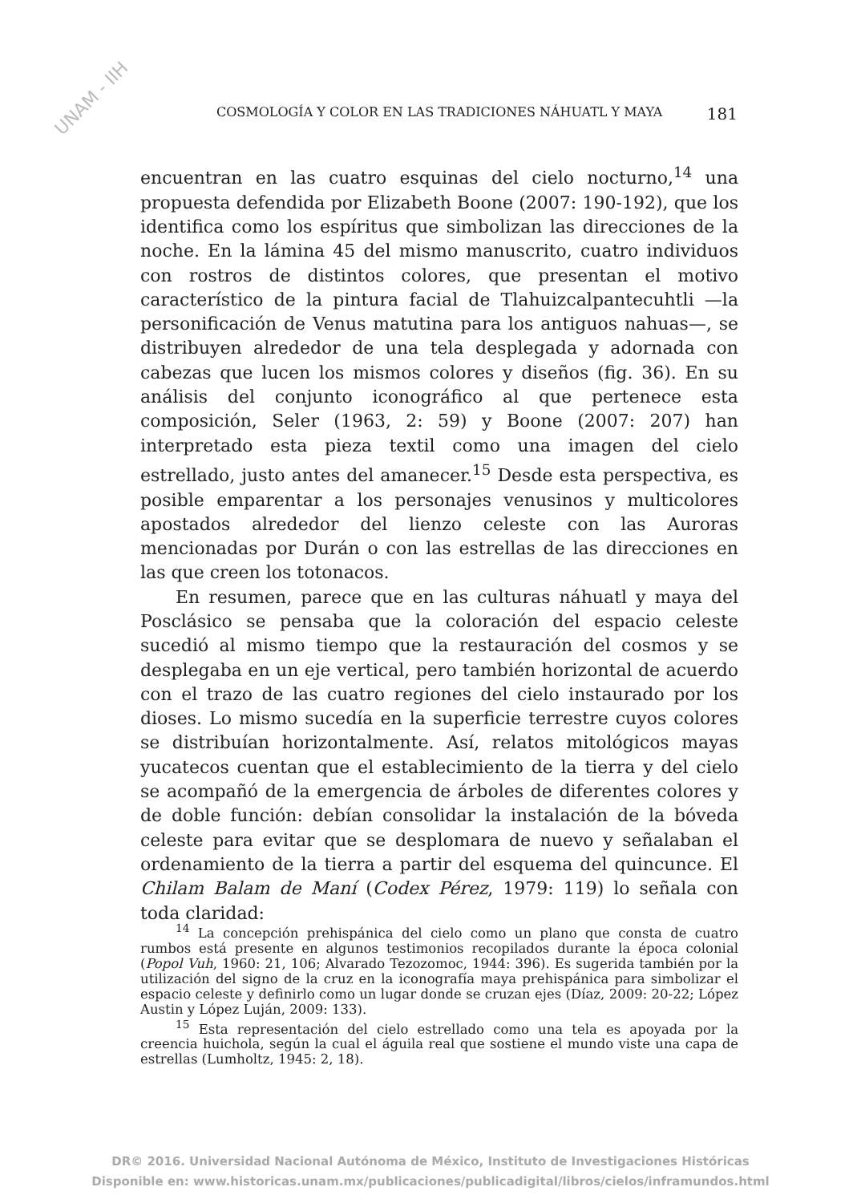UNAM - IIH
COSMOLOGÍA Y COLOR EN LAS TRADICIONES NÁHUATL Y MAYA 181
encuentran en las cuatro esquinas del cielo nocturno,<sup>14</sup> una propuesta defendida por Elizabeth Boone (2007: 190-192), que los identifica como los espíritus que simbolizan las direcciones de la noche. En la lámina 45 del mismo manuscrito, cuatro individuos con rostros de distintos colores, que presentan el motivo característico de la pintura facial de Tlahuizcalpantecuhtli —la personificación de Venus matutina para los antiguos nahuas—, se distribuyen alrededor de una tela desplegada y adornada con cabezas que lucen los mismos colores y diseños (fig. 36). En su análisis del conjunto iconográfico al que pertenece esta composición, Seler (1963, 2: 59) y Boone (2007: 207) han interpretado esta pieza textil como una imagen del cielo estrellado, justo antes del amanecer.<sup>15</sup> Desde esta perspectiva, es posible emparentar a los personajes venusinos y multicolores apostados alrededor del lienzo celeste con las Auroras mencionadas por Durán o con las estrellas de las direcciones en las que creen los totonacos.
En resumen, parece que en las culturas náhuatl y maya del Posclásico se pensaba que la coloración del espacio celeste sucedió al mismo tiempo que la restauración del cosmos y se desplegaba en un eje vertical, pero también horizontal de acuerdo con el trazo de las cuatro regiones del cielo instaurado por los dioses. Lo mismo sucedía en la superficie terrestre cuyos colores se distribuían horizontalmente. Así, relatos mitológicos mayas yucatecos cuentan que el establecimiento de la tierra y del cielo se acompañó de la emergencia de árboles de diferentes colores y de doble función: debían consolidar la instalación de la bóveda celeste para evitar que se desplomara de nuevo y señalaban el ordenamiento de la tierra a partir del esquema del quincunce. El Chilam Balam de Maní (Codex Pérez, 1979: 119) lo señala con toda claridad:
<sup>14</sup> La concepción prehispánica del cielo como un plano que consta de cuatro rumbos está presente en algunos testimonios recopilados durante la época colonial (Popol Vuh, 1960: 21, 106; Alvarado Tezozomoc, 1944: 396). Es sugerida también por la utilización del signo de la cruz en la iconografía maya prehispánica para simbolizar el espacio celeste y definirlo como un lugar donde se cruzan ejes (Díaz, 2009: 20-22; López Austin y López Luján, 2009: 133).
<sup>15</sup> Esta representación del cielo estrellado como una tela es apoyada por la creencia huichola, según la cual el águila real que sostiene el mundo viste una capa de estrellas (Lumholtz, 1945: 2, 18).
DR© 2016. Universidad Nacional Autónoma de México, Instituto de Investigaciones Históricas
Disponible en: www.historicas.unam.mx/publicaciones/publicadigital/libros/cielos/inframundos.html